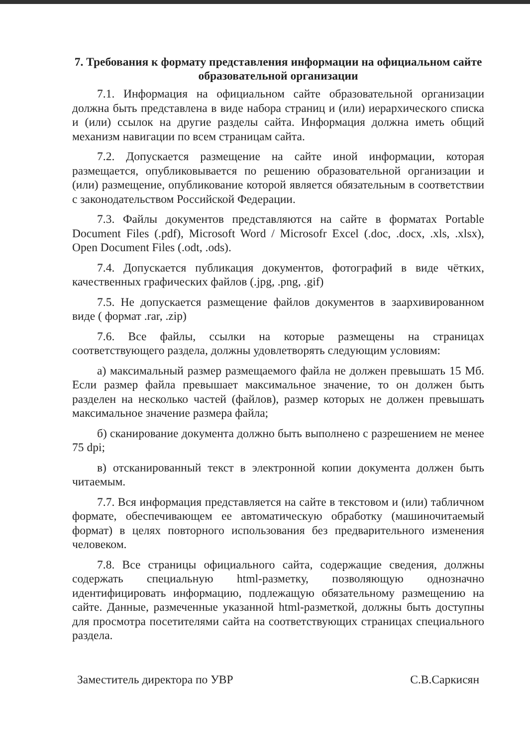7. Требования к формату представления информации на официальном сайте образовательной организации
7.1. Информация на официальном сайте образовательной организации должна быть представлена в виде набора страниц и (или) иерархического списка и (или) ссылок на другие разделы сайта. Информация должна иметь общий механизм навигации по всем страницам сайта.
7.2. Допускается размещение на сайте иной информации, которая размещается, опубликовывается по решению образовательной организации и (или) размещение, опубликование которой является обязательным в соответствии с законодательством Российской Федерации.
7.3. Файлы документов представляются на сайте в форматах Portable Document Files (.pdf), Microsoft Word / Microsofr Excel (.doc, .docx, .xls, .xlsx), Open Document Files (.odt, .ods).
7.4. Допускается публикация документов, фотографий в виде чётких, качественных графических файлов (.jpg, .png, .gif)
7.5. Не допускается размещение файлов документов в заархивированном виде ( формат .rar, .zip)
7.6. Все файлы, ссылки на которые размещены на страницах соответствующего раздела, должны удовлетворять следующим условиям:
а) максимальный размер размещаемого файла не должен превышать 15 Мб. Если размер файла превышает максимальное значение, то он должен быть разделен на несколько частей (файлов), размер которых не должен превышать максимальное значение размера файла;
б) сканирование документа должно быть выполнено с разрешением не менее 75 dpi;
в) отсканированный текст в электронной копии документа должен быть читаемым.
7.7. Вся информация представляется на сайте в текстовом и (или) табличном формате, обеспечивающем ее автоматическую обработку (машиночитаемый формат) в целях повторного использования без предварительного изменения человеком.
7.8. Все страницы официального сайта, содержащие сведения, должны содержать специальную html-разметку, позволяющую однозначно идентифицировать информацию, подлежащую обязательному размещению на сайте. Данные, размеченные указанной html-разметкой, должны быть доступны для просмотра посетителями сайта на соответствующих страницах специального раздела.
Заместитель директора по УВР С.В.Саркисян